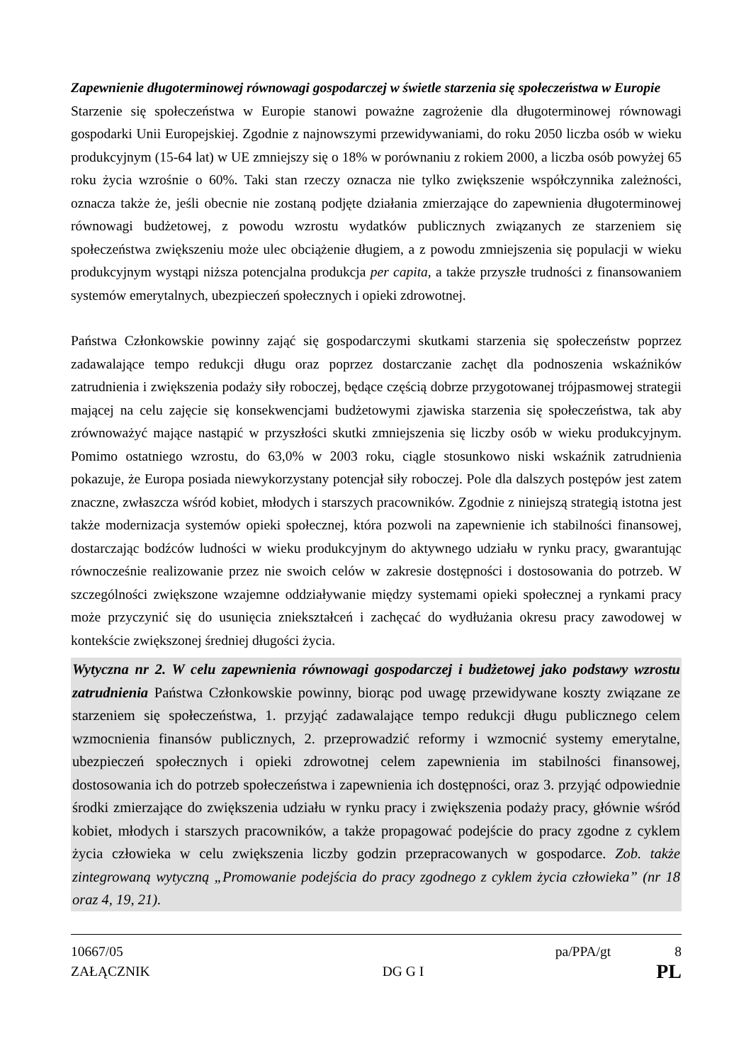Zapewnienie długoterminowej równowagi gospodarczej w świetle starzenia się społeczeństwa w Europie
Starzenie się społeczeństwa w Europie stanowi poważne zagrożenie dla długoterminowej równowagi gospodarki Unii Europejskiej. Zgodnie z najnowszymi przewidywaniami, do roku 2050 liczba osób w wieku produkcyjnym (15-64 lat) w UE zmniejszy się o 18% w porównaniu z rokiem 2000, a liczba osób powyżej 65 roku życia wzrośnie o 60%. Taki stan rzeczy oznacza nie tylko zwiększenie współczynnika zależności, oznacza także że, jeśli obecnie nie zostaną podjęte działania zmierzające do zapewnienia długoterminowej równowagi budżetowej, z powodu wzrostu wydatków publicznych związanych ze starzeniem się społeczeństwa zwiększeniu może ulec obciążenie długiem, a z powodu zmniejszenia się populacji w wieku produkcyjnym wystąpi niższa potencjalna produkcja per capita, a także przyszłe trudności z finansowaniem systemów emerytalnych, ubezpieczeń społecznych i opieki zdrowotnej.
Państwa Członkowskie powinny zająć się gospodarczymi skutkami starzenia się społeczeństw poprzez zadawalające tempo redukcji długu oraz poprzez dostarczanie zachęt dla podnoszenia wskaźników zatrudnienia i zwiększenia podaży siły roboczej, będące częścią dobrze przygotowanej trójpasmowej strategii mającej na celu zajęcie się konsekwencjami budżetowymi zjawiska starzenia się społeczeństwa, tak aby zrównoważyć mające nastąpić w przyszłości skutki zmniejszenia się liczby osób w wieku produkcyjnym. Pomimo ostatniego wzrostu, do 63,0% w 2003 roku, ciągle stosunkowo niski wskaźnik zatrudnienia pokazuje, że Europa posiada niewykorzystany potencjał siły roboczej. Pole dla dalszych postępów jest zatem znaczne, zwłaszcza wśród kobiet, młodych i starszych pracowników. Zgodnie z niniejszą strategią istotna jest także modernizacja systemów opieki społecznej, która pozwoli na zapewnienie ich stabilności finansowej, dostarczając bodźców ludności w wieku produkcyjnym do aktywnego udziału w rynku pracy, gwarantując równocześnie realizowanie przez nie swoich celów w zakresie dostępności i dostosowania do potrzeb. W szczególności zwiększone wzajemne oddziaływanie między systemami opieki społecznej a rynkami pracy może przyczynić się do usunięcia zniekształceń i zachęcać do wydłużania okresu pracy zawodowej w kontekście zwiększonej średniej długości życia.
Wytyczna nr 2. W celu zapewnienia równowagi gospodarczej i budżetowej jako podstawy wzrostu zatrudnienia Państwa Członkowskie powinny, biorąc pod uwagę przewidywane koszty związane ze starzeniem się społeczeństwa, 1. przyjąć zadawalające tempo redukcji długu publicznego celem wzmocnienia finansów publicznych, 2. przeprowadzić reformy i wzmocnić systemy emerytalne, ubezpieczeń społecznych i opieki zdrowotnej celem zapewnienia im stabilności finansowej, dostosowania ich do potrzeb społeczeństwa i zapewnienia ich dostępności, oraz 3. przyjąć odpowiednie środki zmierzające do zwiększenia udziału w rynku pracy i zwiększenia podaży pracy, głównie wśród kobiet, młodych i starszych pracowników, a także propagować podejście do pracy zgodne z cyklem życia człowieka w celu zwiększenia liczby godzin przepracowanych w gospodarce. Zob. także zintegrowaną wytyczną „Promowanie podejścia do pracy zgodnego z cyklem życia człowieka” (nr 18 oraz 4, 19, 21).
10667/05 pa/PPA/gt 8
ZAŁĄCZNIK DG G I PL